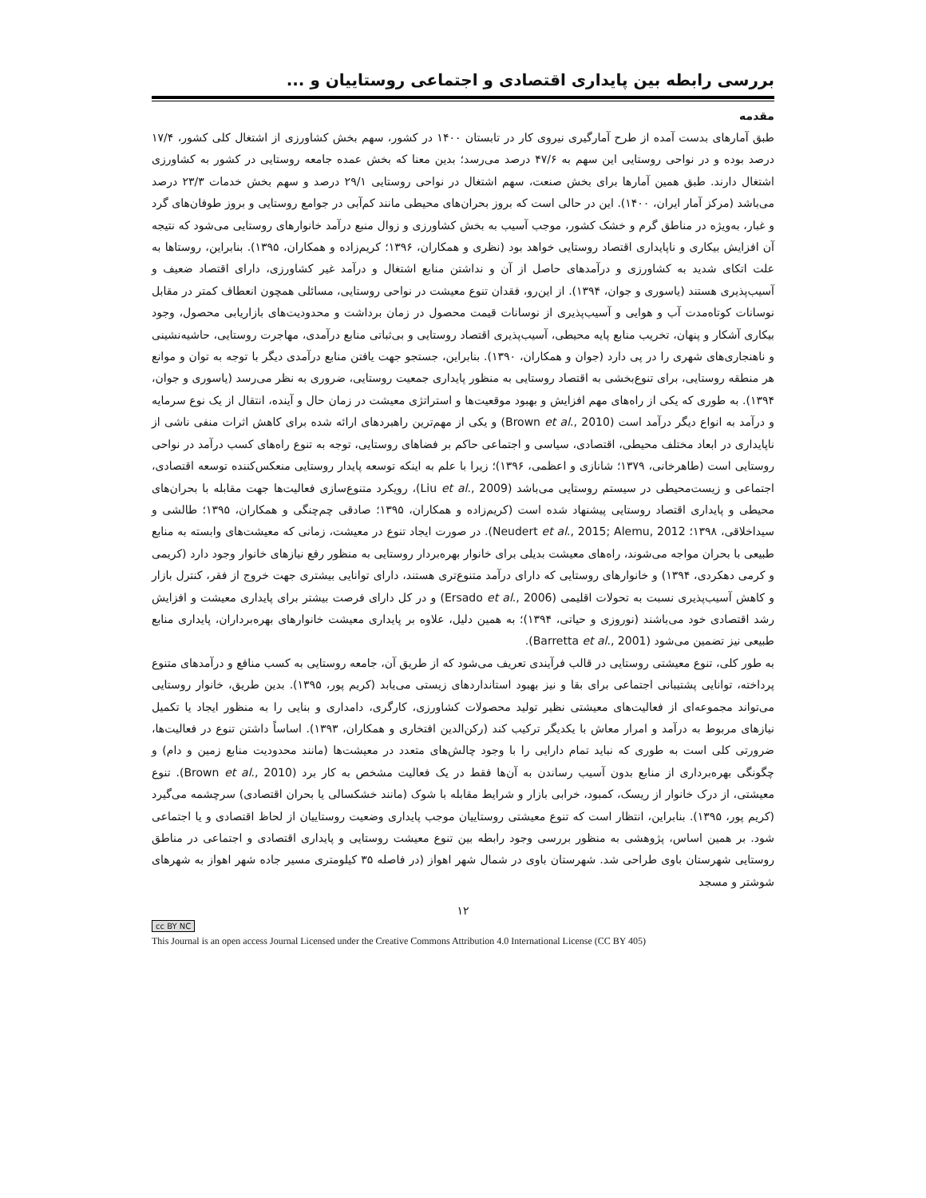بررسی رابطه بین پایداری اقتصادی و اجتماعی روستاییان و ...
مقدمه
طبق آمارهای بدست آمده از طرح آمارگیری نیروی کار در تابستان ۱۴۰۰ در کشور، سهم بخش کشاورزی از اشتغال کلی کشور، ۱۷/۴ درصد بوده و در نواحی روستایی این سهم به ۴۷/۶ درصد می‌رسد؛ بدین معنا که بخش عمده جامعه روستایی در کشور به کشاورزی اشتغال دارند. طبق همین آمارها برای بخش صنعت، سهم اشتغال در نواحی روستایی ۲۹/۱ درصد و سهم بخش خدمات ۲۳/۳ درصد می‌باشد (مرکز آمار ایران، ۱۴۰۰). این در حالی است که بروز بحران‌های محیطی مانند کم‌آبی در جوامع روستایی و بروز طوفان‌های گرد و غبار، به‌ویژه در مناطق گرم و خشک کشور، موجب آسیب به بخش کشاورزی و زوال منبع درآمد خانوارهای روستایی می‌شود که نتیجه آن افزایش بیکاری و ناپایداری اقتصاد روستایی خواهد بود (نظری و همکاران، ۱۳۹۶؛ کریم‌زاده و همکاران، ۱۳۹۵). بنابراین، روستاها به علت اتکای شدید به کشاورزی و درآمدهای حاصل از آن و نداشتن منابع اشتغال و درآمد غیر کشاورزی، دارای اقتصاد ضعیف و آسیب‌پذیری هستند (یاسوری و جوان، ۱۳۹۴). از این‌رو، فقدان تنوع معیشت در نواحی روستایی، مسائلی همچون انعطاف کمتر در مقابل نوسانات کوتاه‌مدت آب و هوایی و آسیب‌پذیری از نوسانات قیمت محصول در زمان برداشت و محدودیت‌های بازاریابی محصول، وجود بیکاری آشکار و پنهان، تخریب منابع پایه محیطی، آسیب‌پذیری اقتصاد روستایی و بی‌ثباتی منابع درآمدی، مهاجرت روستایی، حاشیه‌نشینی و ناهنجاری‌های شهری را در پی دارد (جوان و همکاران، ۱۳۹۰). بنابراین، جستجو جهت یافتن منابع درآمدی دیگر با توجه به توان و موانع هر منطقه روستایی، برای تنوع‌بخشی به اقتصاد روستایی به منظور پایداری جمعیت روستایی، ضروری به نظر می‌رسد (یاسوری و جوان، ۱۳۹۴). به طوری که یکی از راه‌های مهم افزایش و بهبود موقعیت‌ها و استراتژی معیشت در زمان حال و آینده، انتقال از یک نوع سرمایه و درآمد به انواع دیگر درآمد است (Brown et al., 2010) و یکی از مهم‌ترین راهبردهای ارائه شده برای کاهش اثرات منفی ناشی از ناپایداری در ابعاد مختلف محیطی، اقتصادی، سیاسی و اجتماعی حاکم بر فضاهای روستایی، توجه به تنوع راه‌های کسب درآمد در نواحی روستایی است (طاهرخانی، ۱۳۷۹؛ شانازی و اعظمی، ۱۳۹۶)؛ زیرا با علم به اینکه توسعه پایدار روستایی منعکس‌کننده توسعه اقتصادی، اجتماعی و زیست‌محیطی در سیستم روستایی می‌باشد (Liu et al., 2009)، رویکرد متنوع‌سازی فعالیت‌ها جهت مقابله با بحران‌های محیطی و پایداری اقتصاد روستایی پیشنهاد شده است (کریم‌زاده و همکاران، ۱۳۹۵؛ صادقی چم‌چنگی و همکاران، ۱۳۹۵؛ طالشی و سیداخلاقی، ۱۳۹۸؛ Neudert et al., 2015; Alemu, 2012). در صورت ایجاد تنوع در معیشت، زمانی که معیشت‌های وابسته به منابع طبیعی با بحران مواجه می‌شوند، راه‌های معیشت بدیلی برای خانوار بهره‌بردار روستایی به منظور رفع نیازهای خانوار وجود دارد (کریمی و کرمی دهکردی، ۱۳۹۴) و خانوارهای روستایی که دارای درآمد متنوع‌تری هستند، دارای توانایی بیشتری جهت خروج از فقر، کنترل بازار و کاهش آسیب‌پذیری نسبت به تحولات اقلیمی (Ersado et al., 2006) و در کل دارای فرصت بیشتر برای پایداری معیشت و افزایش رشد اقتصادی خود می‌باشند (نوروزی و حیاتی، ۱۳۹۴)؛ به همین دلیل، علاوه بر پایداری معیشت خانوارهای بهره‌برداران، پایداری منابع طبیعی نیز تضمین می‌شود (Barretta et al., 2001).
به طور کلی، تنوع معیشتی روستایی در قالب فرآیندی تعریف می‌شود که از طریق آن، جامعه روستایی به کسب منافع و درآمدهای متنوع پرداخته، توانایی پشتیبانی اجتماعی برای بقا و نیز بهبود استانداردهای زیستی می‌یابد (کریم پور، ۱۳۹۵). بدین طریق، خانوار روستایی می‌تواند مجموعه‌ای از فعالیت‌های معیشتی نظیر تولید محصولات کشاورزی، کارگری، دامداری و بنایی را به منظور ایجاد یا تکمیل نیازهای مربوط به درآمد و امرار معاش با یکدیگر ترکیب کند (رکن‌الدین افتخاری و همکاران، ۱۳۹۳). اساساً داشتن تنوع در فعالیت‌ها، ضرورتی کلی است به طوری که نباید تمام دارایی را با وجود چالش‌های متعدد در معیشت‌ها (مانند محدودیت منابع زمین و دام) و چگونگی بهره‌برداری از منابع بدون آسیب رساندن به آن‌ها فقط در یک فعالیت مشخص به کار برد (Brown et al., 2010). تنوع معیشتی، از درک خانوار از ریسک، کمبود، خرابی بازار و شرایط مقابله با شوک (مانند خشکسالی یا بحران اقتصادی) سرچشمه می‌گیرد (کریم پور، ۱۳۹۵). بنابراین، انتظار است که تنوع معیشتی روستاییان موجب پایداری وضعیت روستاییان از لحاظ اقتصادی و یا اجتماعی شود. بر همین اساس، پژوهشی به منظور بررسی وجود رابطه بین تنوع معیشت روستایی و پایداری اقتصادی و اجتماعی در مناطق روستایی شهرستان باوی طراحی شد. شهرستان باوی در شمال شهر اهواز (در فاصله ۳۵ کیلومتری مسیر جاده شهر اهواز به شهرهای شوشتر و مسجد
۱۲
cc BY NC
This Journal is an open access Journal Licensed under the Creative Commons Attribution 4.0 International License (CC BY 405)